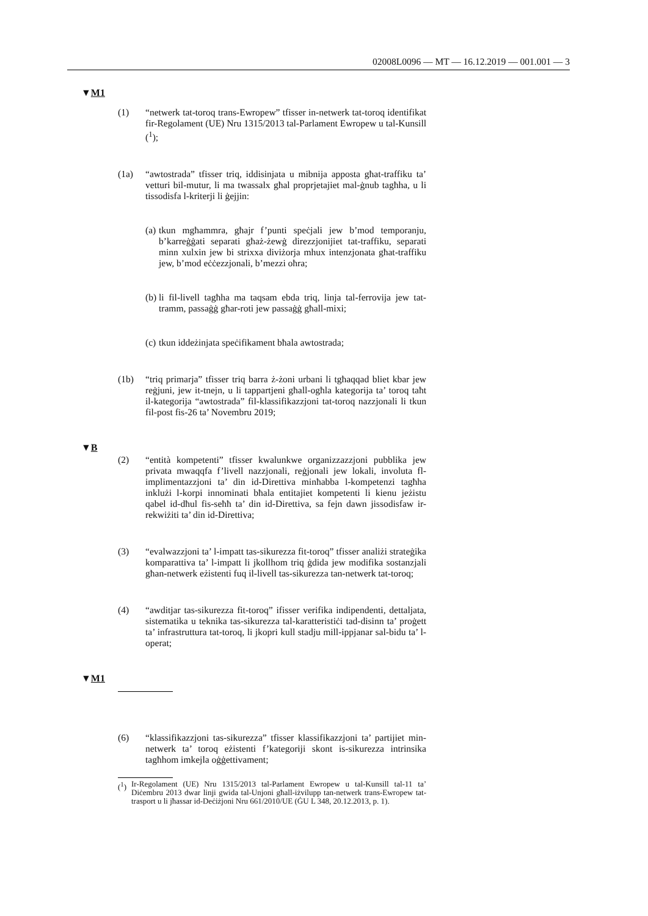02008L0096 — MT — 16.12.2019 — 001.001 — 3
▼M1
(1) “netwerk tat-toroq trans-Ewropew” tfisser in-netwerk tat-toroq identifikat fir-Regolament (UE) Nru 1315/2013 tal-Parlament Ewropew u tal-Kunsill (<sup>1</sup>);
(1a) “awtostrada” tfisser triq, iddisinjata u mibnija apposta għat-traffiku ta’ vetturi bil-mutur, li ma twassalx għal proprjetajiet mal-ġnub tagħha, u li tissodisfa l-kriterji li ġejjin:
(a)
tkun mgħammra, għajr f’punti speċjali jew b’mod temporanju, b’karreġġati separati għaż-żewġ direzzjonijiet tat-traffiku, separati minn xulxin jew bi strixxa diviżorja mhux intenzjonata għat-traffiku jew, b’mod eċċezzjonali, b’mezzi oħra;
(b)
li fil-livell tagħha ma taqsam ebda triq, linja tal-ferrovija jew tat-tramm, passaġġ għar-roti jew passaġġ għall-mixi;
(c)
tkun iddeżinjata speċifikament bħala awtostrada;
(1b) “triq primarja” tfisser triq barra ż-żoni urbani li tgħaqqad bliet kbar jew reġjuni, jew it-tnejn, u li tappartjeni għall-ogħla kategorija ta’ toroq taħt il-kategorija “awtostrada” fil-klassifikazzjoni tat-toroq nazzjonali li tkun fil-post fis-26 ta’ Novembru 2019;
▼B
(2) “entità kompetenti” tfisser kwalunkwe organizzazzjoni pubblika jew privata mwaqqfa f’livell nazzjonali, reġjonali jew lokali, involuta fl-implimentazzjoni ta’ din id-Direttiva minħabba l-kompetenzi tagħha inklużi l-korpi innominati bħala entitajiet kompetenti li kienu jeżistu qabel id-dħul fis-seħħ ta’ din id-Direttiva, sa fejn dawn jissodisfaw ir-rekwiżiti ta’ din id-Direttiva;
(3) “evalwazzjoni ta’ l-impatt tas-sikurezza fit-toroq” tfisser analiżi strateġika komparattiva ta’ l-impatt li jkollhom triq ġdida jew modifika sostanzjali għan-netwerk eżistenti fuq il-livell tas-sikurezza tan-netwerk tat-toroq;
(4) “awditjar tas-sikurezza fit-toroq” ifisser verifika indipendenti, dettaljata, sistematika u teknika tas-sikurezza tal-karatteristiċi tad-disinn ta’ proġett ta’ infrastruttura tat-toroq, li jkopri kull stadju mill-ippjanar sal-bidu ta’ l-operat;
▼M1
(6) “klassifikazzjoni tas-sikurezza” tfisser klassifikazzjoni ta’ partijiet min-netwerk ta’ toroq eżistenti f’kategoriji skont is-sikurezza intrinsika tagħhom imkejla oġġettivament;
(<sup>1</sup>)
Ir-Regolament (UE) Nru 1315/2013 tal-Parlament Ewropew u tal-Kunsill tal-11 ta’ Diċembru 2013 dwar linji gwida tal-Unjoni għall-iżvilupp tan-netwerk trans-Ewropew tat-trasport u li jħassar id-Deċiżjoni Nru 661/2010/UE (ĠU L 348, 20.12.2013, p. 1).